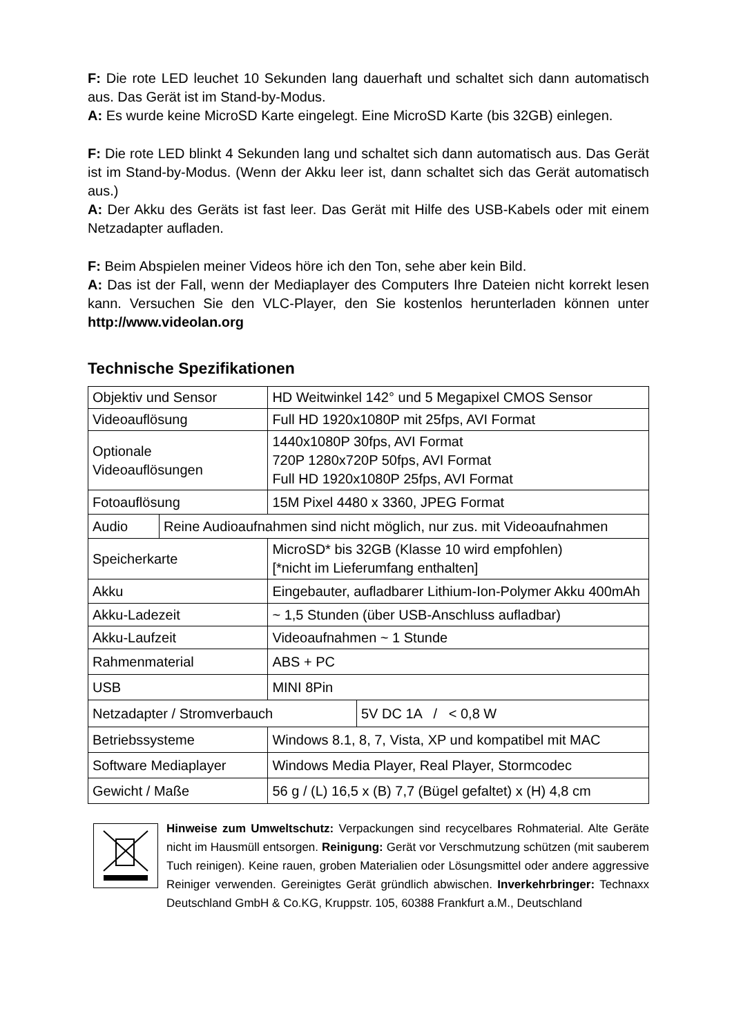F: Die rote LED leuchet 10 Sekunden lang dauerhaft und schaltet sich dann automatisch aus. Das Gerät ist im Stand-by-Modus.
A: Es wurde keine MicroSD Karte eingelegt. Eine MicroSD Karte (bis 32GB) einlegen.
F: Die rote LED blinkt 4 Sekunden lang und schaltet sich dann automatisch aus. Das Gerät ist im Stand-by-Modus. (Wenn der Akku leer ist, dann schaltet sich das Gerät automatisch aus.)
A: Der Akku des Geräts ist fast leer. Das Gerät mit Hilfe des USB-Kabels oder mit einem Netzadapter aufladen.
F: Beim Abspielen meiner Videos höre ich den Ton, sehe aber kein Bild.
A: Das ist der Fall, wenn der Mediaplayer des Computers Ihre Dateien nicht korrekt lesen kann. Versuchen Sie den VLC-Player, den Sie kostenlos herunterladen können unter http://www.videolan.org
Technische Spezifikationen
| Objektiv und Sensor | | HD Weitwinkel 142° und 5 Megapixel CMOS Sensor | | |
| Videoauflösung | | Full HD 1920x1080P mit 25fps, AVI Format | | |
| Optionale Videoauflösungen | | 1440x1080P 30fps, AVI Format 720P 1280x720P 50fps, AVI Format Full HD 1920x1080P 25fps, AVI Format | | |
| Fotoauflösung | | 15M Pixel 4480 x 3360, JPEG Format | | |
| Audio | Reine Audioaufnahmen sind nicht möglich, nur zus. mit Videoaufnahmen | | | |
| Speicherkarte | | MicroSD* bis 32GB (Klasse 10 wird empfohlen) [*nicht im Lieferumfang enthalten] | | |
| Akku | | Eingebauter, aufladbarer Lithium-Ion-Polymer Akku 400mAh | | |
| Akku-Ladezeit | | ~ 1,5 Stunden (über USB-Anschluss aufladbar) | | |
| Akku-Laufzeit | | Videoaufnahmen ~ 1 Stunde | | |
| Rahmenmaterial | | ABS + PC | | |
| USB | | MINI 8Pin | | |
| Netzadapter / Stromverbauch | | | | 5V DC 1A / < 0,8 W |
| Betriebssysteme | | | Windows 8.1, 8, 7, Vista, XP und kompatibel mit MAC | |
| Software Mediaplayer | | | Windows Media Player, Real Player, Stormcodec | |
| Gewicht / Maße | | | 56 g / (L) 16,5 x (B) 7,7 (Bügel gefaltet) x (H) 4,8 cm | |
Hinweise zum Umweltschutz: Verpackungen sind recycelbares Rohmaterial. Alte Geräte nicht im Hausmüll entsorgen. Reinigung: Gerät vor Verschmutzung schützen (mit sauberem Tuch reinigen). Keine rauen, groben Materialien oder Lösungsmittel oder andere aggressive Reiniger verwenden. Gereinigtes Gerät gründlich abwischen. Inverkehrbringer: Technaxx Deutschland GmbH & Co.KG, Kruppstr. 105, 60388 Frankfurt a.M., Deutschland